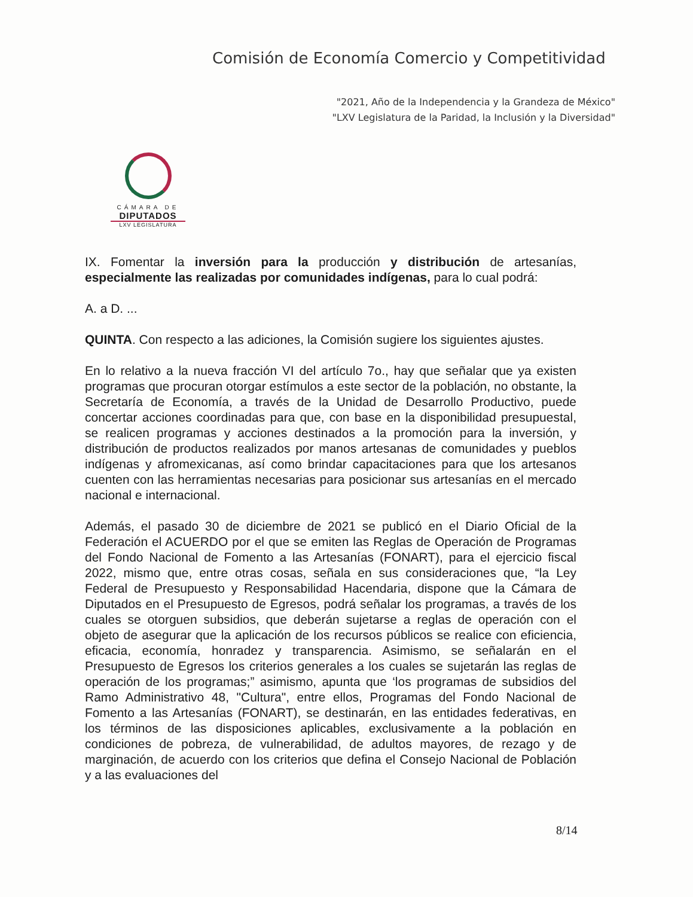Comisión de Economía Comercio y Competitividad
"2021, Año de la Independencia y la Grandeza de México"
"LXV Legislatura de la Paridad, la Inclusión y la Diversidad"
CÁMARA DE
DIPUTADOS
LXV LEGISLATURA
IX. Fomentar la inversión para la producción y distribución de artesanías, especialmente las realizadas por comunidades indígenas, para lo cual podrá:
A. a D. ...
QUINTA. Con respecto a las adiciones, la Comisión sugiere los siguientes ajustes.
En lo relativo a la nueva fracción VI del artículo 7o., hay que señalar que ya existen programas que procuran otorgar estímulos a este sector de la población, no obstante, la Secretaría de Economía, a través de la Unidad de Desarrollo Productivo, puede concertar acciones coordinadas para que, con base en la disponibilidad presupuestal, se realicen programas y acciones destinados a la promoción para la inversión, y distribución de productos realizados por manos artesanas de comunidades y pueblos indígenas y afromexicanas, así como brindar capacitaciones para que los artesanos cuenten con las herramientas necesarias para posicionar sus artesanías en el mercado nacional e internacional.
Además, el pasado 30 de diciembre de 2021 se publicó en el Diario Oficial de la Federación el ACUERDO por el que se emiten las Reglas de Operación de Programas del Fondo Nacional de Fomento a las Artesanías (FONART), para el ejercicio fiscal 2022, mismo que, entre otras cosas, señala en sus consideraciones que, “la Ley Federal de Presupuesto y Responsabilidad Hacendaria, dispone que la Cámara de Diputados en el Presupuesto de Egresos, podrá señalar los programas, a través de los cuales se otorguen subsidios, que deberán sujetarse a reglas de operación con el objeto de asegurar que la aplicación de los recursos públicos se realice con eficiencia, eficacia, economía, honradez y transparencia. Asimismo, se señalarán en el Presupuesto de Egresos los criterios generales a los cuales se sujetarán las reglas de operación de los programas;” asimismo, apunta que ‘los programas de subsidios del Ramo Administrativo 48, "Cultura", entre ellos, Programas del Fondo Nacional de Fomento a las Artesanías (FONART), se destinarán, en las entidades federativas, en los términos de las disposiciones aplicables, exclusivamente a la población en condiciones de pobreza, de vulnerabilidad, de adultos mayores, de rezago y de marginación, de acuerdo con los criterios que defina el Consejo Nacional de Población y a las evaluaciones del
8/14